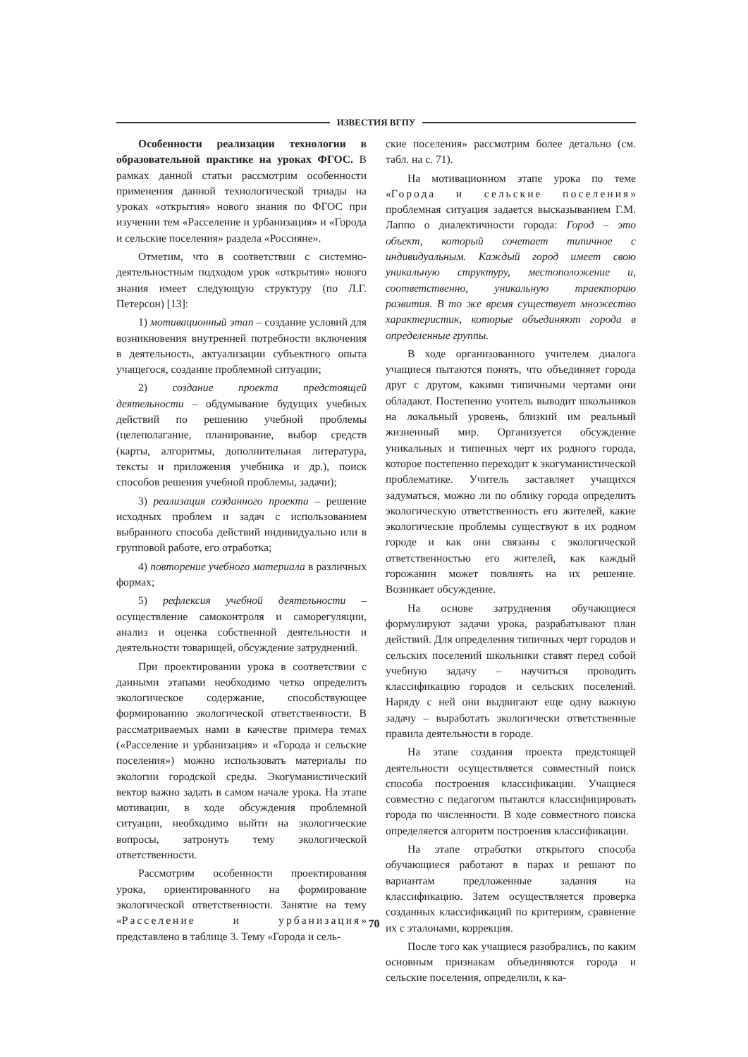ИЗВЕСТИЯ ВГПУ
Особенности реализации технологии в образовательной практике на уроках ФГОС. В рамках данной статьи рассмотрим особенности применения данной технологической триады на уроках «открытия» нового знания по ФГОС при изучении тем «Расселение и урбанизация» и «Города и сельские поселения» раздела «Россияне».
Отметим, что в соответствии с системно-деятельностным подходом урок «открытия» нового знания имеет следующую структуру (по Л.Г. Петерсон) [13]:
1) мотивационный этап – создание условий для возникновения внутренней потребности включения в деятельность, актуализации субъектного опыта учащегося, создание проблемной ситуации;
2) создание проекта предстоящей деятельности – обдумывание будущих учебных действий по решению учебной проблемы (целеполагание, планирование, выбор средств (карты, алгоритмы, дополнительная литература, тексты и приложения учебника и др.), поиск способов решения учебной проблемы, задачи);
3) реализация созданного проекта – решение исходных проблем и задач с использованием выбранного способа действий индивидуально или в групповой работе, его отработка;
4) повторение учебного материала в различных формах;
5) рефлексия учебной деятельности – осуществление самоконтроля и саморегуляции, анализ и оценка собственной деятельности и деятельности товарищей, обсуждение затруднений.
При проектировании урока в соответствии с данными этапами необходимо четко определить экологическое содержание, способствующее формированию экологической ответственности. В рассматриваемых нами в качестве примера темах («Расселение и урбанизация» и «Города и сельские поселения») можно использовать материалы по экологии городской среды. Экогуманистический вектор важно задать в самом начале урока. На этапе мотивации, в ходе обсуждения проблемной ситуации, необходимо выйти на экологические вопросы, затронуть тему экологической ответственности.
Рассмотрим особенности проектирования урока, ориентированного на формирование экологической ответственности. Занятие на тему «Расселение и урбанизация» представлено в таблице 3. Тему «Города и сель-
ские поселения» рассмотрим более детально (см. табл. на с. 71).
На мотивационном этапе урока по теме «Города и сельские поселения» проблемная ситуация задается высказыванием Г.М. Лаппо о диалектичности города: Город – это объект, который сочетает типичное с индивидуальным. Каждый город имеет свою уникальную структуру, местоположение и, соответственно, уникальную траекторию развития. В то же время существует множество характеристик, которые объединяют города в определенные группы.
В ходе организованного учителем диалога учащиеся пытаются понять, что объединяет города друг с другом, какими типичными чертами они обладают. Постепенно учитель выводит школьников на локальный уровень, близкий им реальный жизненный мир. Организуется обсуждение уникальных и типичных черт их родного города, которое постепенно переходит к экогуманистической проблематике. Учитель заставляет учащихся задуматься, можно ли по облику города определить экологическую ответственность его жителей, какие экологические проблемы существуют в их родном городе и как они связаны с экологической ответственностью его жителей, как каждый горожанин может повлиять на их решение. Возникает обсуждение.
На основе затруднения обучающиеся формулируют задачи урока, разрабатывают план действий. Для определения типичных черт городов и сельских поселений школьники ставят перед собой учебную задачу – научиться проводить классификацию городов и сельских поселений. Наряду с ней они выдвигают еще одну важную задачу – выработать экологически ответственные правила деятельности в городе.
На этапе создания проекта предстоящей деятельности осуществляется совместный поиск способа построения классификации. Учащиеся совместно с педагогом пытаются классифицировать города по численности. В ходе совместного поиска определяется алгоритм построения классификации.
На этапе отработки открытого способа обучающиеся работают в парах и решают по вариантам предложенные задания на классификацию. Затем осуществляется проверка созданных классификаций по критериям, сравнение их с эталонами, коррекция.
После того как учащиеся разобрались, по каким основным признакам объединяются города и сельские поселения, определили, к ка-
70